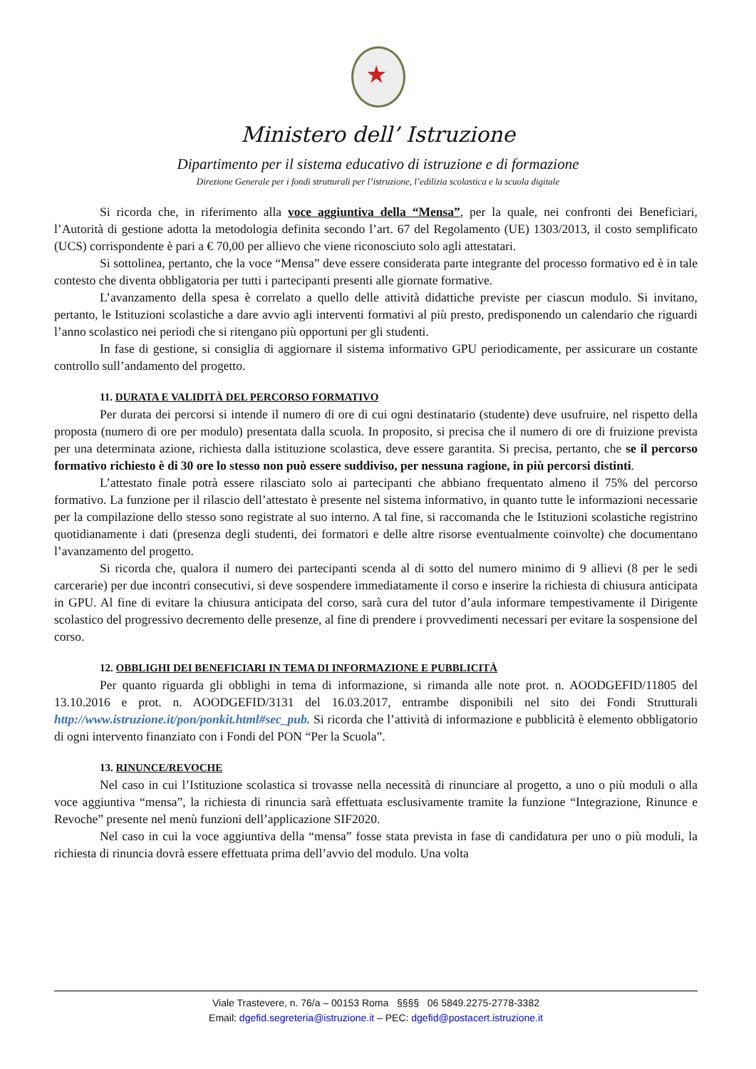★
Ministero dell’ Istruzione
Dipartimento per il sistema educativo di istruzione e di formazione
Direzione Generale per i fondi strutturali per l’istruzione, l’edilizia scolastica e la scuola digitale
Si ricorda che, in riferimento alla voce aggiuntiva della “Mensa”, per la quale, nei confronti dei Beneficiari, l’Autorità di gestione adotta la metodologia definita secondo l’art. 67 del Regolamento (UE) 1303/2013, il costo semplificato (UCS) corrispondente è pari a € 70,00 per allievo che viene riconosciuto solo agli attestatari.
Si sottolinea, pertanto, che la voce “Mensa” deve essere considerata parte integrante del processo formativo ed è in tale contesto che diventa obbligatoria per tutti i partecipanti presenti alle giornate formative.
L’avanzamento della spesa è correlato a quello delle attività didattiche previste per ciascun modulo. Si invitano, pertanto, le Istituzioni scolastiche a dare avvio agli interventi formativi al più presto, predisponendo un calendario che riguardi l’anno scolastico nei periodi che si ritengano più opportuni per gli studenti.
In fase di gestione, si consiglia di aggiornare il sistema informativo GPU periodicamente, per assicurare un costante controllo sull’andamento del progetto.
11. DURATA E VALIDITÀ DEL PERCORSO FORMATIVO
Per durata dei percorsi si intende il numero di ore di cui ogni destinatario (studente) deve usufruire, nel rispetto della proposta (numero di ore per modulo) presentata dalla scuola. In proposito, si precisa che il numero di ore di fruizione prevista per una determinata azione, richiesta dalla istituzione scolastica, deve essere garantita. Si precisa, pertanto, che se il percorso formativo richiesto è di 30 ore lo stesso non può essere suddiviso, per nessuna ragione, in più percorsi distinti.
L’attestato finale potrà essere rilasciato solo ai partecipanti che abbiano frequentato almeno il 75% del percorso formativo. La funzione per il rilascio dell’attestato è presente nel sistema informativo, in quanto tutte le informazioni necessarie per la compilazione dello stesso sono registrate al suo interno. A tal fine, si raccomanda che le Istituzioni scolastiche registrino quotidianamente i dati (presenza degli studenti, dei formatori e delle altre risorse eventualmente coinvolte) che documentano l’avanzamento del progetto.
Si ricorda che, qualora il numero dei partecipanti scenda al di sotto del numero minimo di 9 allievi (8 per le sedi carcerarie) per due incontri consecutivi, si deve sospendere immediatamente il corso e inserire la richiesta di chiusura anticipata in GPU. Al fine di evitare la chiusura anticipata del corso, sarà cura del tutor d’aula informare tempestivamente il Dirigente scolastico del progressivo decremento delle presenze, al fine di prendere i provvedimenti necessari per evitare la sospensione del corso.
12. OBBLIGHI DEI BENEFICIARI IN TEMA DI INFORMAZIONE E PUBBLICITÀ
Per quanto riguarda gli obblighi in tema di informazione, si rimanda alle note prot. n. AOODGEFID/11805 del 13.10.2016 e prot. n. AOODGEFID/3131 del 16.03.2017, entrambe disponibili nel sito dei Fondi Strutturali http://www.istruzione.it/pon/ponkit.html#sec_pub. Si ricorda che l’attività di informazione e pubblicità è elemento obbligatorio di ogni intervento finanziato con i Fondi del PON “Per la Scuola”.
13. RINUNCE/REVOCHE
Nel caso in cui l’Istituzione scolastica si trovasse nella necessità di rinunciare al progetto, a uno o più moduli o alla voce aggiuntiva “mensa”, la richiesta di rinuncia sarà effettuata esclusivamente tramite la funzione “Integrazione, Rinunce e Revoche” presente nel menù funzioni dell’applicazione SIF2020.
Nel caso in cui la voce aggiuntiva della “mensa” fosse stata prevista in fase di candidatura per uno o più moduli, la richiesta di rinuncia dovrà essere effettuata prima dell’avvio del modulo. Una volta
Viale Trastevere, n. 76/a – 00153 Roma §§§§ 06 5849.2275-2778-3382
Email: dgefid.segreteria@istruzione.it – PEC: dgefid@postacert.istruzione.it